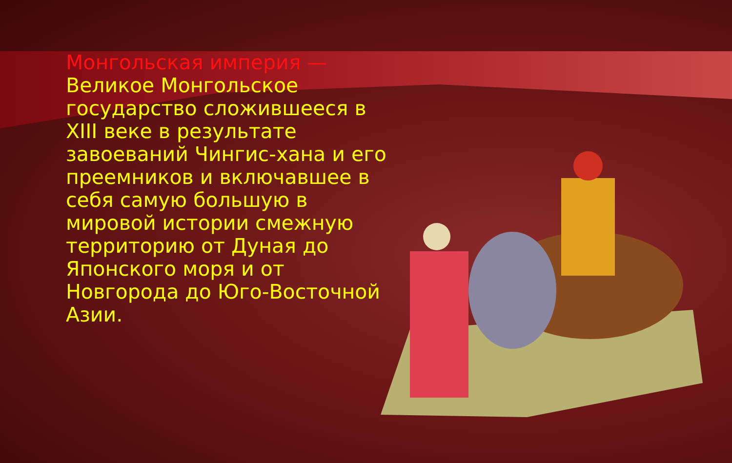Монгольская империя — Великое Монгольское государство сложившееся в XIII веке в результате завоеваний Чингис-хана и его преемников и включавшее в себя самую большую в мировой истории смежную территорию от Дуная до Японского моря и от Новгорода до Юго-Восточной Азии.